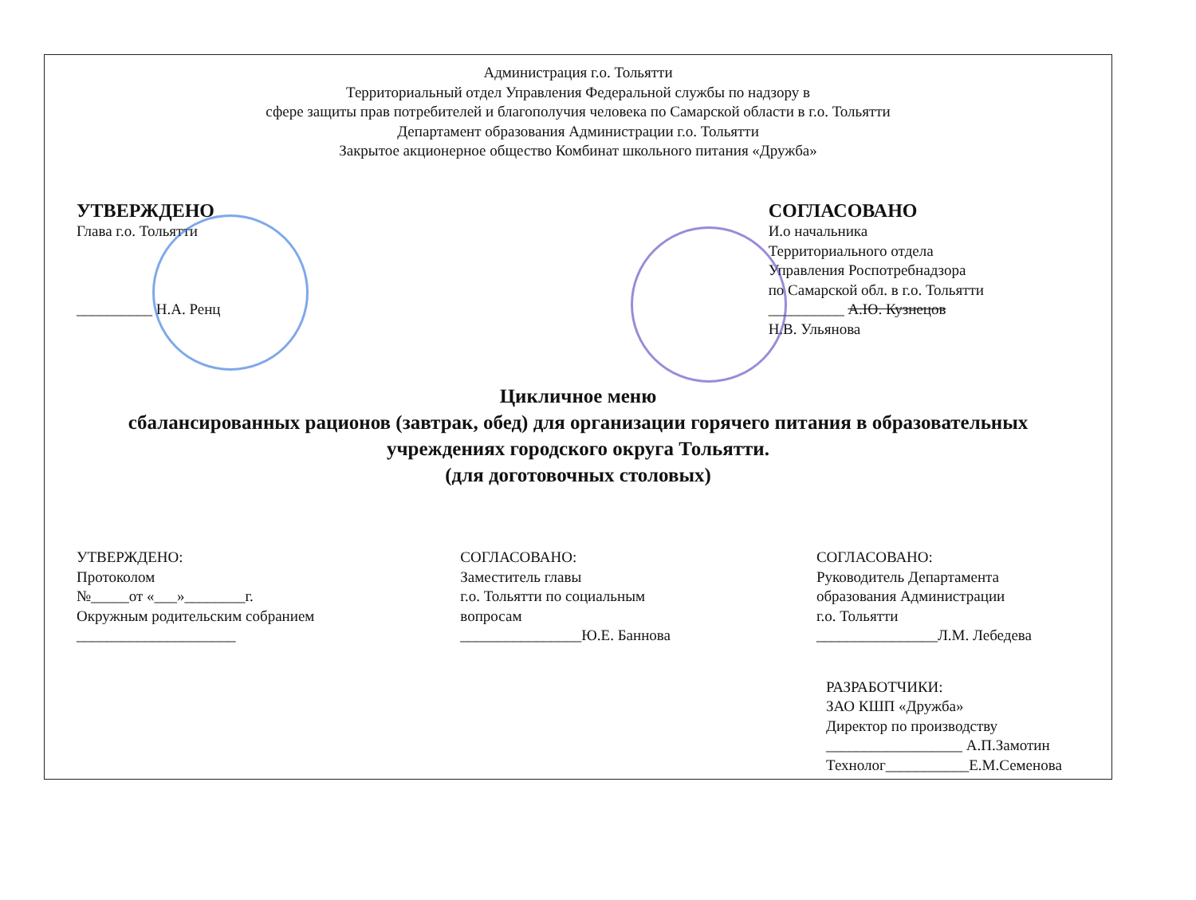Администрация г.о. Тольятти
Территориальный отдел Управления Федеральной службы по надзору в
сфере защиты прав потребителей и благополучия человека по Самарской области в г.о. Тольятти
Департамент образования Администрации г.о. Тольятти
Закрытое акционерное общество Комбинат школьного питания «Дружба»
УТВЕРЖДЕНО
Глава г.о. Тольятти
__________ Н.А. Ренц
СОГЛАСОВАНО
И.о начальника
Территориального отдела
Управления Роспотребнадзора
по Самарской обл. в г.о. Тольятти
__________ А.Ю. Кузнецов
Н.В. Ульянова
Цикличное меню
сбалансированных рационов (завтрак, обед) для организации горячего питания в образовательных учреждениях городского округа Тольятти.
(для доготовочных столовых)
УТВЕРЖДЕНО:
Протоколом
№_____от «___»________г.
Окружным родительским собранием
_____________________
СОГЛАСОВАНО:
Заместитель главы
г.о. Тольятти по социальным
вопросам
________________Ю.Е. Баннова
СОГЛАСОВАНО:
Руководитель Департамента
образования Администрации
г.о. Тольятти
________________Л.М. Лебедева
РАЗРАБОТЧИКИ:
ЗАО КШП «Дружба»
Директор по производству
__________________ А.П.Замотин
Технолог___________Е.М.Семенова